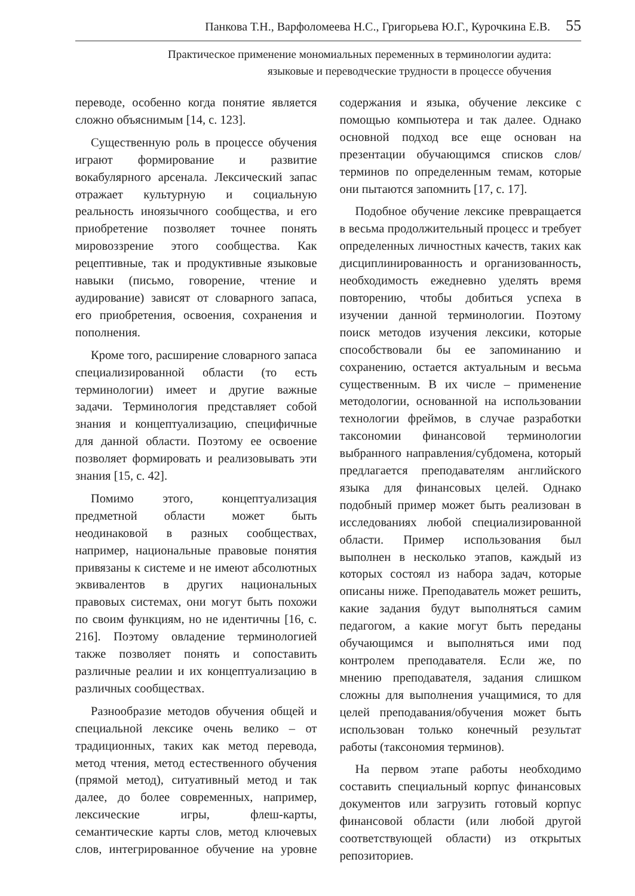Панкова Т.Н., Варфоломеева Н.С., Григорьева Ю.Г., Курочкина Е.В. 55
Практическое применение мономиальных переменных в терминологии аудита:
языковые и переводческие трудности в процессе обучения
переводе, особенно когда понятие является сложно объяснимым [14, с. 123].
Существенную роль в процессе обучения играют формирование и развитие вокабулярного арсенала. Лексический запас отражает культурную и социальную реальность иноязычного сообщества, и его приобретение позволяет точнее понять мировоззрение этого сообщества. Как рецептивные, так и продуктивные языковые навыки (письмо, говорение, чтение и аудирование) зависят от словарного запаса, его приобретения, освоения, сохранения и пополнения.
Кроме того, расширение словарного запаса специализированной области (то есть терминологии) имеет и другие важные задачи. Терминология представляет собой знания и концептуализацию, специфичные для данной области. Поэтому ее освоение позволяет формировать и реализовывать эти знания [15, с. 42].
Помимо этого, концептуализация предметной области может быть неодинаковой в разных сообществах, например, национальные правовые понятия привязаны к системе и не имеют абсолютных эквивалентов в других национальных правовых системах, они могут быть похожи по своим функциям, но не идентичны [16, с. 216]. Поэтому овладение терминологией также позволяет понять и сопоставить различные реалии и их концептуализацию в различных сообществах.
Разнообразие методов обучения общей и специальной лексике очень велико – от традиционных, таких как метод перевода, метод чтения, метод естественного обучения (прямой метод), ситуативный метод и так далее, до более современных, например, лексические игры, флеш-карты, семантические карты слов, метод ключевых слов, интегрированное обучение на уровне содержания и языка, обучение лексике с помощью компьютера и так далее. Однако основной подход все еще основан на презентации обучающимся списков слов/терминов по определенным темам, которые они пытаются запомнить [17, с. 17].
Подобное обучение лексике превращается в весьма продолжительный процесс и требует определенных личностных качеств, таких как дисциплинированность и организованность, необходимость ежедневно уделять время повторению, чтобы добиться успеха в изучении данной терминологии. Поэтому поиск методов изучения лексики, которые способствовали бы ее запоминанию и сохранению, остается актуальным и весьма существенным. В их числе – применение методологии, основанной на использовании технологии фреймов, в случае разработки таксономии финансовой терминологии выбранного направления/субдомена, который предлагается преподавателям английского языка для финансовых целей. Однако подобный пример может быть реализован в исследованиях любой специализированной области. Пример использования был выполнен в несколько этапов, каждый из которых состоял из набора задач, которые описаны ниже. Преподаватель может решить, какие задания будут выполняться самим педагогом, а какие могут быть переданы обучающимся и выполняться ими под контролем преподавателя. Если же, по мнению преподавателя, задания слишком сложны для выполнения учащимися, то для целей преподавания/обучения может быть использован только конечный результат работы (таксономия терминов).
На первом этапе работы необходимо составить специальный корпус финансовых документов или загрузить готовый корпус финансовой области (или любой другой соответствующей области) из открытых репозиториев.